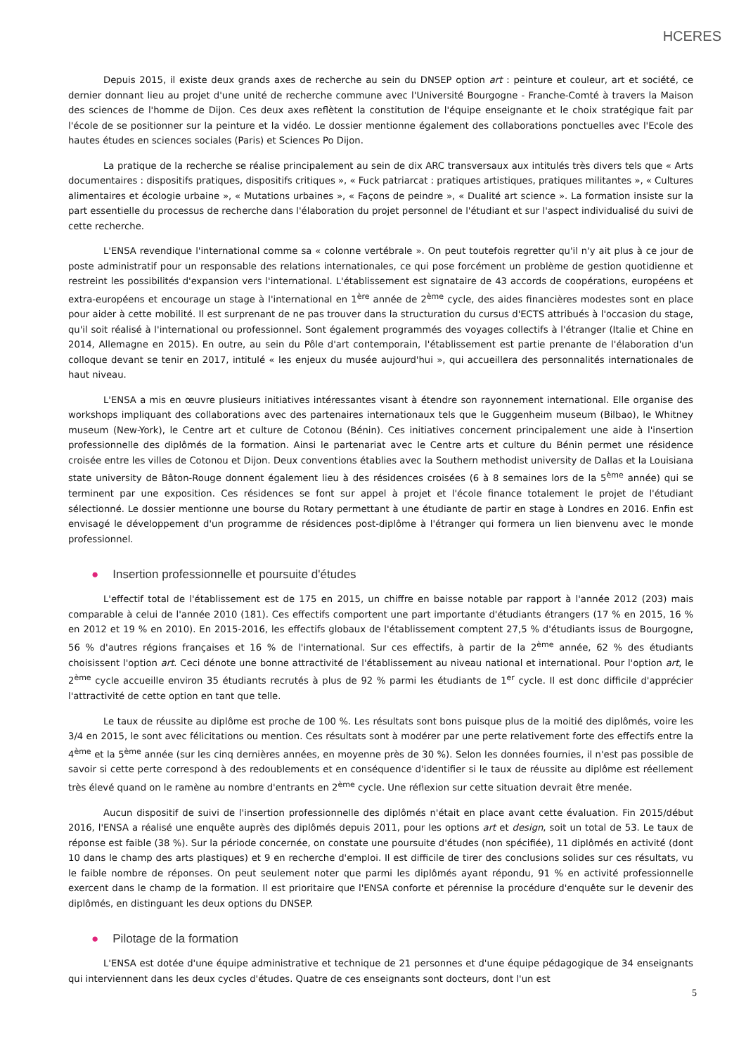HCERES
Depuis 2015, il existe deux grands axes de recherche au sein du DNSEP option art : peinture et couleur, art et société, ce dernier donnant lieu au projet d'une unité de recherche commune avec l'Université Bourgogne - Franche-Comté à travers la Maison des sciences de l'homme de Dijon. Ces deux axes reflètent la constitution de l'équipe enseignante et le choix stratégique fait par l'école de se positionner sur la peinture et la vidéo. Le dossier mentionne également des collaborations ponctuelles avec l'Ecole des hautes études en sciences sociales (Paris) et Sciences Po Dijon.
La pratique de la recherche se réalise principalement au sein de dix ARC transversaux aux intitulés très divers tels que « Arts documentaires : dispositifs pratiques, dispositifs critiques », « Fuck patriarcat : pratiques artistiques, pratiques militantes », « Cultures alimentaires et écologie urbaine », « Mutations urbaines », « Façons de peindre », « Dualité art science ». La formation insiste sur la part essentielle du processus de recherche dans l'élaboration du projet personnel de l'étudiant et sur l'aspect individualisé du suivi de cette recherche.
L'ENSA revendique l'international comme sa « colonne vertébrale ». On peut toutefois regretter qu'il n'y ait plus à ce jour de poste administratif pour un responsable des relations internationales, ce qui pose forcément un problème de gestion quotidienne et restreint les possibilités d'expansion vers l'international. L'établissement est signataire de 43 accords de coopérations, européens et extra-européens et encourage un stage à l'international en 1<sup>ère</sup> année de 2<sup>ème</sup> cycle, des aides financières modestes sont en place pour aider à cette mobilité. Il est surprenant de ne pas trouver dans la structuration du cursus d'ECTS attribués à l'occasion du stage, qu'il soit réalisé à l'international ou professionnel. Sont également programmés des voyages collectifs à l'étranger (Italie et Chine en 2014, Allemagne en 2015). En outre, au sein du Pôle d'art contemporain, l'établissement est partie prenante de l'élaboration d'un colloque devant se tenir en 2017, intitulé « les enjeux du musée aujourd'hui », qui accueillera des personnalités internationales de haut niveau.
L'ENSA a mis en œuvre plusieurs initiatives intéressantes visant à étendre son rayonnement international. Elle organise des workshops impliquant des collaborations avec des partenaires internationaux tels que le Guggenheim museum (Bilbao), le Whitney museum (New-York), le Centre art et culture de Cotonou (Bénin). Ces initiatives concernent principalement une aide à l'insertion professionnelle des diplômés de la formation. Ainsi le partenariat avec le Centre arts et culture du Bénin permet une résidence croisée entre les villes de Cotonou et Dijon. Deux conventions établies avec la Southern methodist university de Dallas et la Louisiana state university de Bâton-Rouge donnent également lieu à des résidences croisées (6 à 8 semaines lors de la 5<sup>ème</sup> année) qui se terminent par une exposition. Ces résidences se font sur appel à projet et l'école finance totalement le projet de l'étudiant sélectionné. Le dossier mentionne une bourse du Rotary permettant à une étudiante de partir en stage à Londres en 2016. Enfin est envisagé le développement d'un programme de résidences post-diplôme à l'étranger qui formera un lien bienvenu avec le monde professionnel.
● Insertion professionnelle et poursuite d'études
L'effectif total de l'établissement est de 175 en 2015, un chiffre en baisse notable par rapport à l'année 2012 (203) mais comparable à celui de l'année 2010 (181). Ces effectifs comportent une part importante d'étudiants étrangers (17 % en 2015, 16 % en 2012 et 19 % en 2010). En 2015-2016, les effectifs globaux de l'établissement comptent 27,5 % d'étudiants issus de Bourgogne, 56 % d'autres régions françaises et 16 % de l'international. Sur ces effectifs, à partir de la 2<sup>ème</sup> année, 62 % des étudiants choisissent l'option art. Ceci dénote une bonne attractivité de l'établissement au niveau national et international. Pour l'option art, le 2<sup>ème</sup> cycle accueille environ 35 étudiants recrutés à plus de 92 % parmi les étudiants de 1<sup>er</sup> cycle. Il est donc difficile d'apprécier l'attractivité de cette option en tant que telle.
Le taux de réussite au diplôme est proche de 100 %. Les résultats sont bons puisque plus de la moitié des diplômés, voire les 3/4 en 2015, le sont avec félicitations ou mention. Ces résultats sont à modérer par une perte relativement forte des effectifs entre la 4<sup>ème</sup> et la 5<sup>ème</sup> année (sur les cinq dernières années, en moyenne près de 30 %). Selon les données fournies, il n'est pas possible de savoir si cette perte correspond à des redoublements et en conséquence d'identifier si le taux de réussite au diplôme est réellement très élevé quand on le ramène au nombre d'entrants en 2<sup>ème</sup> cycle. Une réflexion sur cette situation devrait être menée.
Aucun dispositif de suivi de l'insertion professionnelle des diplômés n'était en place avant cette évaluation. Fin 2015/début 2016, l'ENSA a réalisé une enquête auprès des diplômés depuis 2011, pour les options art et design, soit un total de 53. Le taux de réponse est faible (38 %). Sur la période concernée, on constate une poursuite d'études (non spécifiée), 11 diplômés en activité (dont 10 dans le champ des arts plastiques) et 9 en recherche d'emploi. Il est difficile de tirer des conclusions solides sur ces résultats, vu le faible nombre de réponses. On peut seulement noter que parmi les diplômés ayant répondu, 91 % en activité professionnelle exercent dans le champ de la formation. Il est prioritaire que l'ENSA conforte et pérennise la procédure d'enquête sur le devenir des diplômés, en distinguant les deux options du DNSEP.
● Pilotage de la formation
L'ENSA est dotée d'une équipe administrative et technique de 21 personnes et d'une équipe pédagogique de 34 enseignants qui interviennent dans les deux cycles d'études. Quatre de ces enseignants sont docteurs, dont l'un est
5